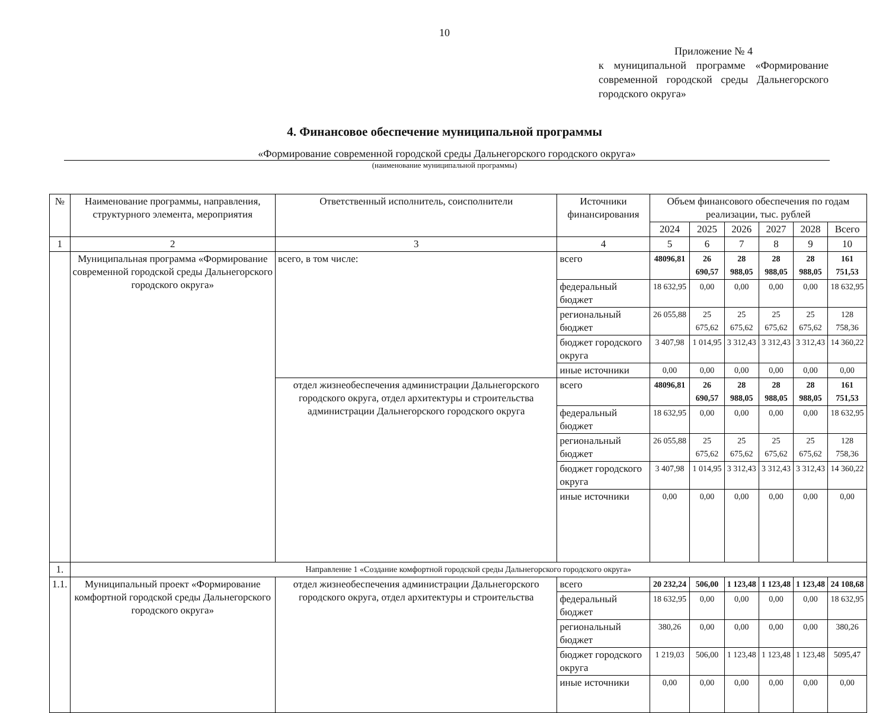10
Приложение № 4
к муниципальной программе «Формирование современной городской среды Дальнегорского городского округа»
4. Финансовое обеспечение муниципальной программы
«Формирование современной городской среды Дальнегорского городского округа»
(наименование муниципальной программы)
| № | Наименование программы, направления, структурного элемента, мероприятия | Ответственный исполнитель, соисполнители | Источники финансирования | Объем финансового обеспечения по годам реализации, тыс. рублей | | | | | |
| --- | --- | --- | --- | --- | --- | --- | --- | --- | --- |
| | | | | 2024 | 2025 | 2026 | 2027 | 2028 | Всего |
| 1 | 2 | 3 | 4 | 5 | 6 | 7 | 8 | 9 | 10 |
| | Муниципальная программа «Формирование современной городской среды Дальнегорского городского округа» | всего, в том числе: | всего | 48096,81 | 26 690,57 | 28 988,05 | 28 988,05 | 28 988,05 | 161 751,53 |
| | | | федеральный бюджет | 18 632,95 | 0,00 | 0,00 | 0,00 | 0,00 | 18 632,95 |
| | | | региональный бюджет | 26 055,88 | 25 675,62 | 25 675,62 | 25 675,62 | 25 675,62 | 128 758,36 |
| | | | бюджет городского округа | 3 407,98 | 1 014,95 | 3 312,43 | 3 312,43 | 3 312,43 | 14 360,22 |
| | | | иные источники | 0,00 | 0,00 | 0,00 | 0,00 | 0,00 | 0,00 |
| | | отдел жизнеобеспечения администрации Дальнегорского городского округа, отдел архитектуры и строительства администрации Дальнегорского городского округа | всего | 48096,81 | 26 690,57 | 28 988,05 | 28 988,05 | 28 988,05 | 161 751,53 |
| | | | федеральный бюджет | 18 632,95 | 0,00 | 0,00 | 0,00 | 0,00 | 18 632,95 |
| | | | региональный бюджет | 26 055,88 | 25 675,62 | 25 675,62 | 25 675,62 | 25 675,62 | 128 758,36 |
| | | | бюджет городского округа | 3 407,98 | 1 014,95 | 3 312,43 | 3 312,43 | 3 312,43 | 14 360,22 |
| | | | иные источники | 0,00 | 0,00 | 0,00 | 0,00 | 0,00 | 0,00 |
| 1. | Направление 1 «Создание комфортной городской среды Дальнегорского городского округа» | | | | | | | | |
| 1.1. | Муниципальный проект «Формирование комфортной городской среды Дальнегорского городского округа» | отдел жизнеобеспечения администрации Дальнегорского городского округа, отдел архитектуры и строительства | всего | 20 232,24 | 506,00 | 1 123,48 | 1 123,48 | 1 123,48 | 24 108,68 |
| | | | федеральный бюджет | 18 632,95 | 0,00 | 0,00 | 0,00 | 0,00 | 18 632,95 |
| | | | региональный бюджет | 380,26 | 0,00 | 0,00 | 0,00 | 0,00 | 380,26 |
| | | | бюджет городского округа | 1 219,03 | 506,00 | 1 123,48 | 1 123,48 | 1 123,48 | 5095,47 |
| | | | иные источники | 0,00 | 0,00 | 0,00 | 0,00 | 0,00 | 0,00 |